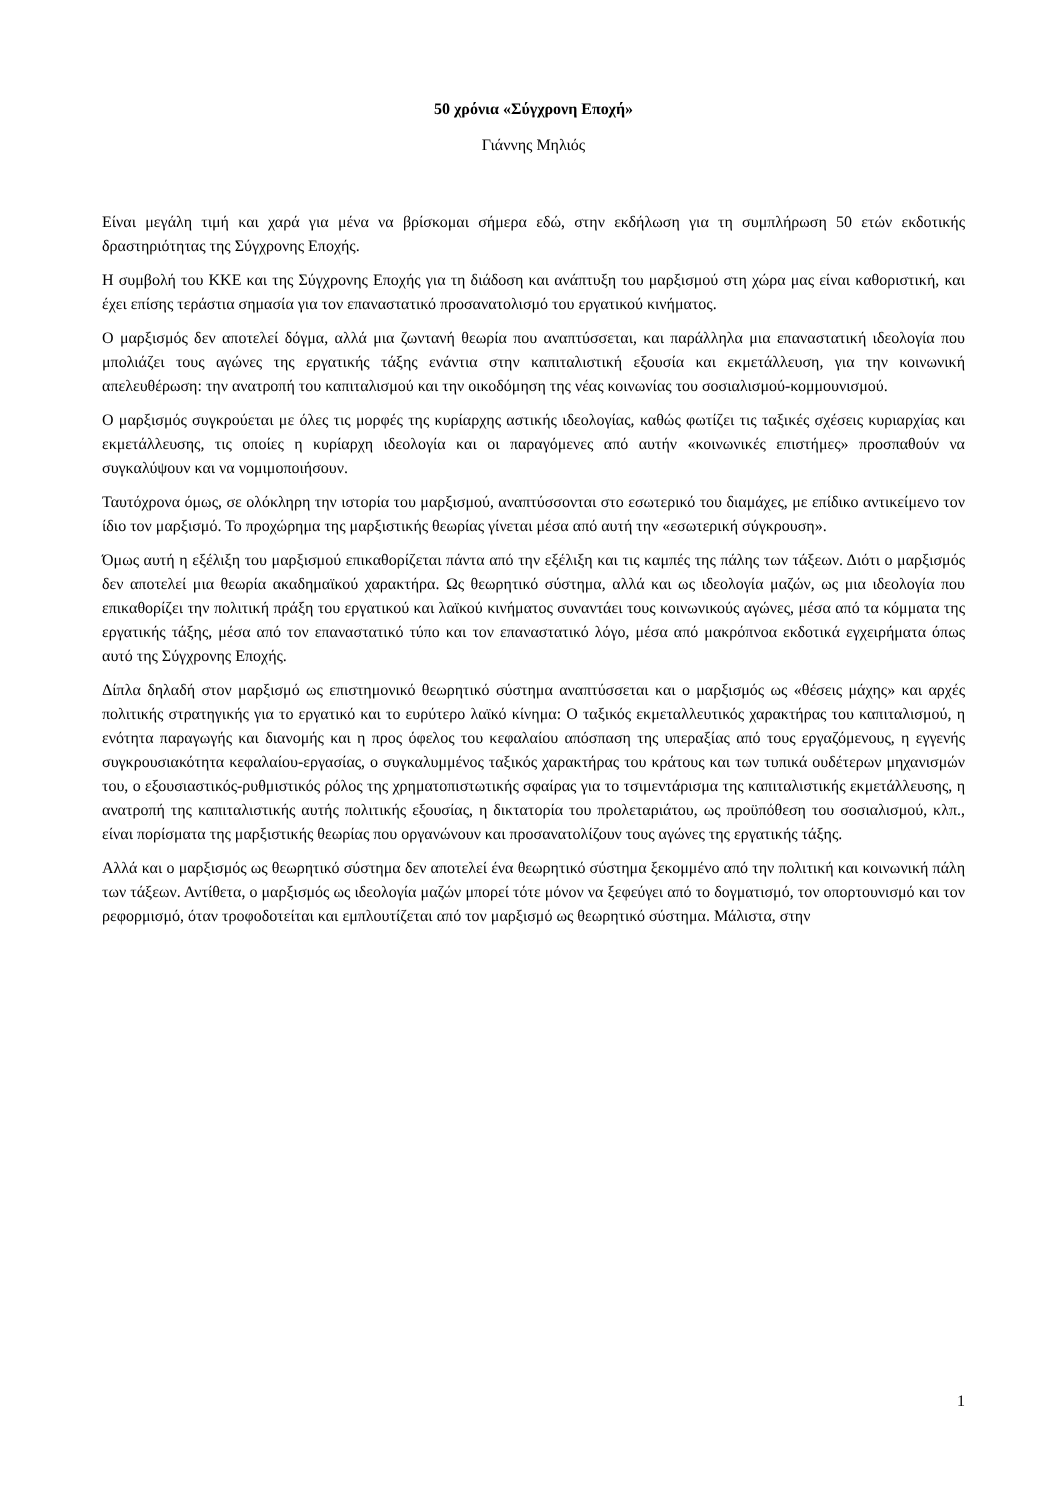50 χρόνια «Σύγχρονη Εποχή»
Γιάννης Μηλιός
Είναι μεγάλη τιμή και χαρά για μένα να βρίσκομαι σήμερα εδώ, στην εκδήλωση για τη συμπλήρωση 50 ετών εκδοτικής δραστηριότητας της Σύγχρονης Εποχής.
Η συμβολή του ΚΚΕ και της Σύγχρονης Εποχής για τη διάδοση και ανάπτυξη του μαρξισμού στη χώρα μας είναι καθοριστική, και έχει επίσης τεράστια σημασία για τον επαναστατικό προσανατολισμό του εργατικού κινήματος.
Ο μαρξισμός δεν αποτελεί δόγμα, αλλά μια ζωντανή θεωρία που αναπτύσσεται, και παράλληλα μια επαναστατική ιδεολογία που μπολιάζει τους αγώνες της εργατικής τάξης ενάντια στην καπιταλιστική εξουσία και εκμετάλλευση, για την κοινωνική απελευθέρωση: την ανατροπή του καπιταλισμού και την οικοδόμηση της νέας κοινωνίας του σοσιαλισμού-κομμουνισμού.
Ο μαρξισμός συγκρούεται με όλες τις μορφές της κυρίαρχης αστικής ιδεολογίας, καθώς φωτίζει τις ταξικές σχέσεις κυριαρχίας και εκμετάλλευσης, τις οποίες η κυρίαρχη ιδεολογία και οι παραγόμενες από αυτήν «κοινωνικές επιστήμες» προσπαθούν να συγκαλύψουν και να νομιμοποιήσουν.
Ταυτόχρονα όμως, σε ολόκληρη την ιστορία του μαρξισμού, αναπτύσσονται στο εσωτερικό του διαμάχες, με επίδικο αντικείμενο τον ίδιο τον μαρξισμό. Το προχώρημα της μαρξιστικής θεωρίας γίνεται μέσα από αυτή την «εσωτερική σύγκρουση».
Όμως αυτή η εξέλιξη του μαρξισμού επικαθορίζεται πάντα από την εξέλιξη και τις καμπές της πάλης των τάξεων. Διότι ο μαρξισμός δεν αποτελεί μια θεωρία ακαδημαϊκού χαρακτήρα. Ως θεωρητικό σύστημα, αλλά και ως ιδεολογία μαζών, ως μια ιδεολογία που επικαθορίζει την πολιτική πράξη του εργατικού και λαϊκού κινήματος συναντάει τους κοινωνικούς αγώνες, μέσα από τα κόμματα της εργατικής τάξης, μέσα από τον επαναστατικό τύπο και τον επαναστατικό λόγο, μέσα από μακρόπνοα εκδοτικά εγχειρήματα όπως αυτό της Σύγχρονης Εποχής.
Δίπλα δηλαδή στον μαρξισμό ως επιστημονικό θεωρητικό σύστημα αναπτύσσεται και ο μαρξισμός ως «θέσεις μάχης» και αρχές πολιτικής στρατηγικής για το εργατικό και το ευρύτερο λαϊκό κίνημα: Ο ταξικός εκμεταλλευτικός χαρακτήρας του καπιταλισμού, η ενότητα παραγωγής και διανομής και η προς όφελος του κεφαλαίου απόσπαση της υπεραξίας από τους εργαζόμενους, η εγγενής συγκρουσιακότητα κεφαλαίου-εργασίας, ο συγκαλυμμένος ταξικός χαρακτήρας του κράτους και των τυπικά ουδέτερων μηχανισμών του, ο εξουσιαστικός-ρυθμιστικός ρόλος της χρηματοπιστωτικής σφαίρας για το τσιμεντάρισμα της καπιταλιστικής εκμετάλλευσης, η ανατροπή της καπιταλιστικής αυτής πολιτικής εξουσίας, η δικτατορία του προλεταριάτου, ως προϋπόθεση του σοσιαλισμού, κλπ., είναι πορίσματα της μαρξιστικής θεωρίας που οργανώνουν και προσανατολίζουν τους αγώνες της εργατικής τάξης.
Αλλά και ο μαρξισμός ως θεωρητικό σύστημα δεν αποτελεί ένα θεωρητικό σύστημα ξεκομμένο από την πολιτική και κοινωνική πάλη των τάξεων. Αντίθετα, ο μαρξισμός ως ιδεολογία μαζών μπορεί τότε μόνον να ξεφεύγει από το δογματισμό, τον οπορτουνισμό και τον ρεφορμισμό, όταν τροφοδοτείται και εμπλουτίζεται από τον μαρξισμό ως θεωρητικό σύστημα. Μάλιστα, στην
1